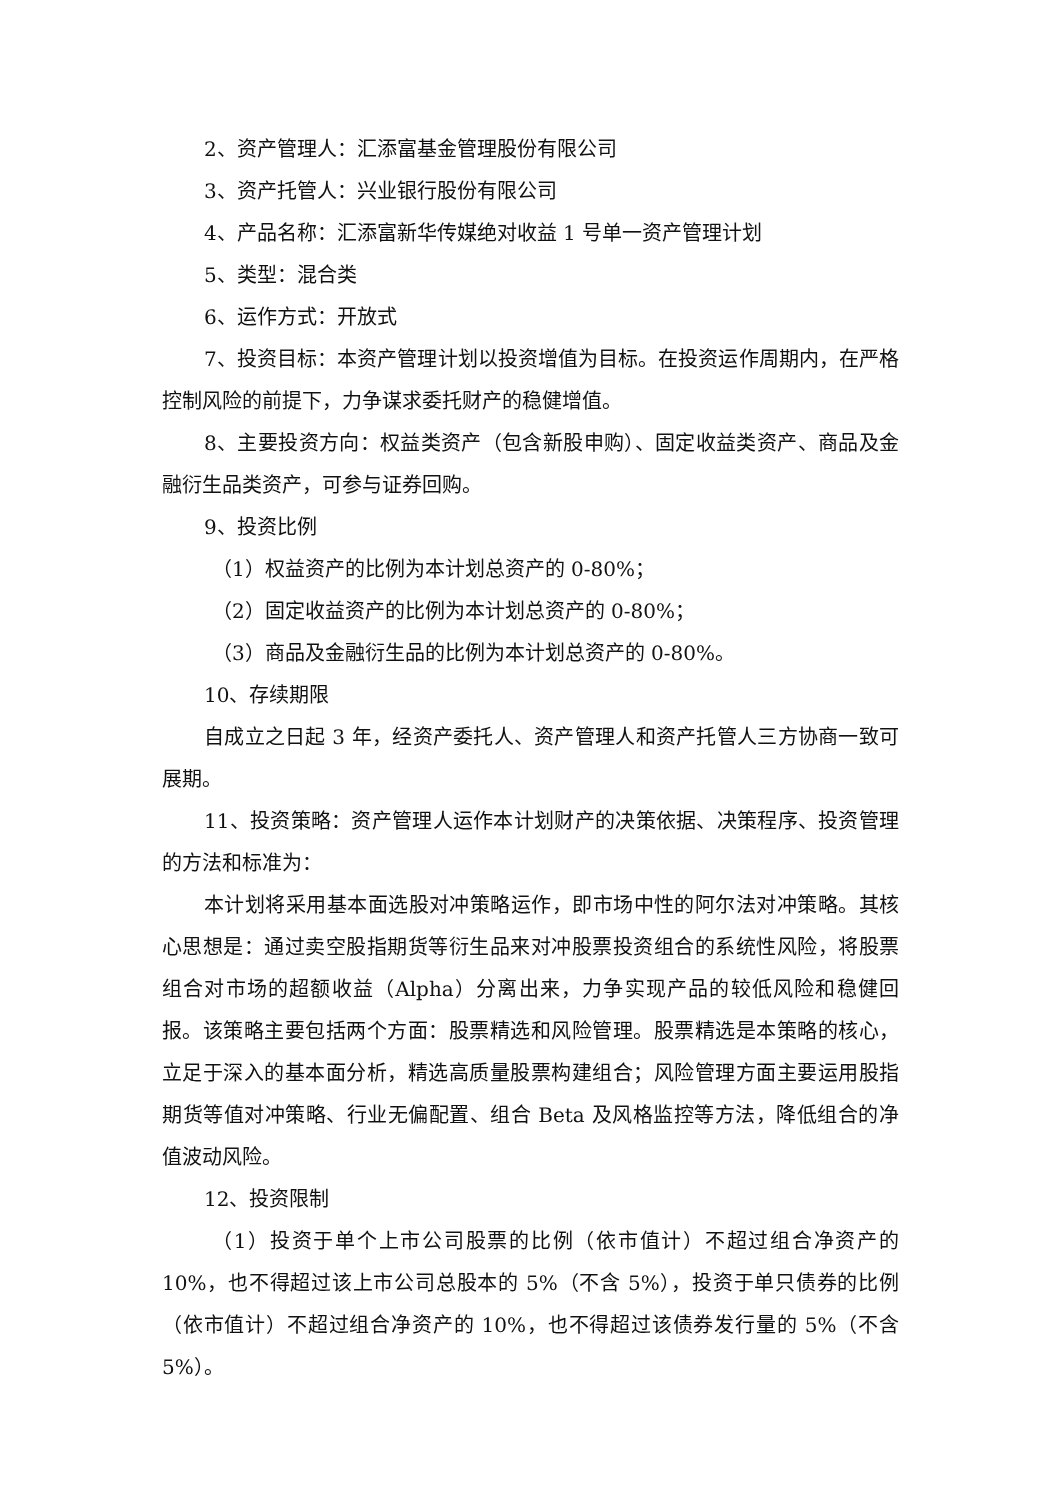2、资产管理人：汇添富基金管理股份有限公司
3、资产托管人：兴业银行股份有限公司
4、产品名称：汇添富新华传媒绝对收益 1 号单一资产管理计划
5、类型：混合类
6、运作方式：开放式
7、投资目标：本资产管理计划以投资增值为目标。在投资运作周期内，在严格控制风险的前提下，力争谋求委托财产的稳健增值。
8、主要投资方向：权益类资产（包含新股申购）、固定收益类资产、商品及金融衍生品类资产，可参与证券回购。
9、投资比例
（1）权益资产的比例为本计划总资产的 0-80%；
（2）固定收益资产的比例为本计划总资产的 0-80%；
（3）商品及金融衍生品的比例为本计划总资产的 0-80%。
10、存续期限
自成立之日起 3 年，经资产委托人、资产管理人和资产托管人三方协商一致可展期。
11、投资策略：资产管理人运作本计划财产的决策依据、决策程序、投资管理的方法和标准为：
本计划将采用基本面选股对冲策略运作，即市场中性的阿尔法对冲策略。其核心思想是：通过卖空股指期货等衍生品来对冲股票投资组合的系统性风险，将股票组合对市场的超额收益（Alpha）分离出来，力争实现产品的较低风险和稳健回报。该策略主要包括两个方面：股票精选和风险管理。股票精选是本策略的核心，立足于深入的基本面分析，精选高质量股票构建组合；风险管理方面主要运用股指期货等值对冲策略、行业无偏配置、组合 Beta 及风格监控等方法，降低组合的净值波动风险。
12、投资限制
（1）投资于单个上市公司股票的比例（依市值计）不超过组合净资产的 10%，也不得超过该上市公司总股本的 5%（不含 5%），投资于单只债券的比例（依市值计）不超过组合净资产的 10%，也不得超过该债券发行量的 5%（不含 5%）。